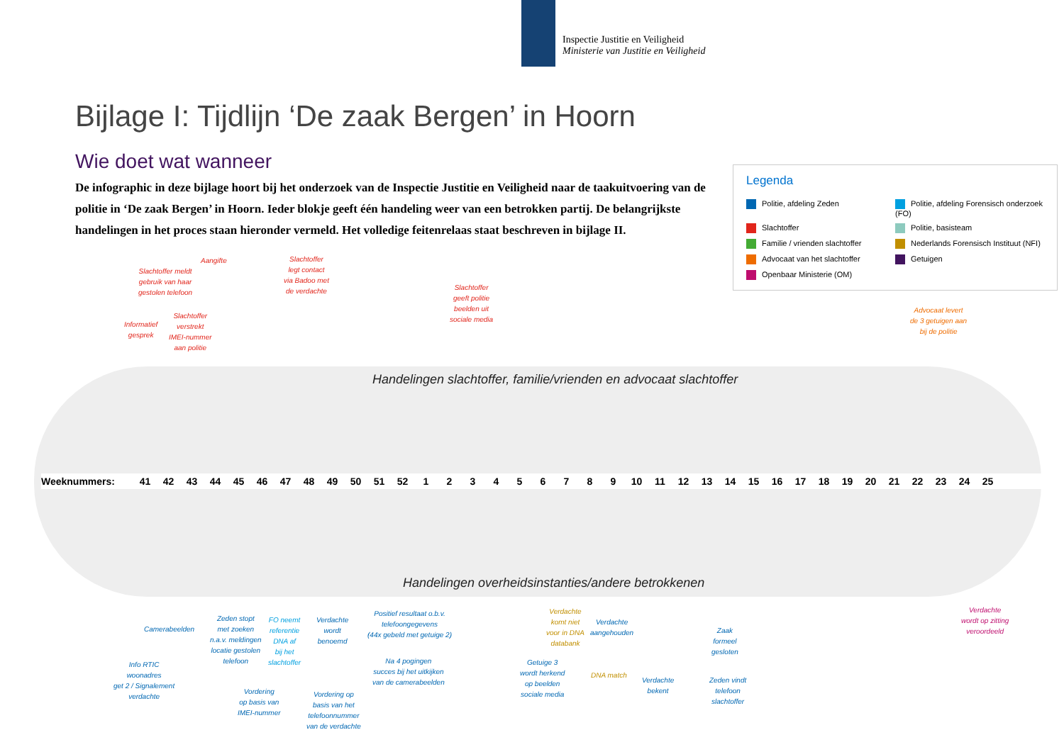Inspectie Justitie en Veiligheid
Ministerie van Justitie en Veiligheid
Bijlage I: Tijdlijn ‘De zaak Bergen’ in Hoorn
Wie doet wat wanneer
De infographic in deze bijlage hoort bij het onderzoek van de Inspectie Justitie en Veiligheid naar de taakuitvoering van de politie in ‘De zaak Bergen’ in Hoorn. Ieder blokje geeft één handeling weer van een betrokken partij. De belangrijkste handelingen in het proces staan hieronder vermeld. Het volledige feitenrelaas staat beschreven in bijlage II.
Legenda
Politie, afdeling Zeden
Politie, afdeling Forensisch onderzoek (FO)
Slachtoffer
Politie, basisteam
Familie / vrienden slachtoffer
Nederlands Forensisch Instituut (NFI)
Advocaat van het slachtoffer
Getuigen
Openbaar Ministerie (OM)
Informatief
gesprek
Slachtoffer meldt
gebruik van haar
gestolen telefoon
Slachtoffer
verstrekt
IMEI-nummer
aan politie
Aangifte
Slachtoffer
legt contact
via Badoo met
de verdachte
Slachtoffer
geeft politie
beelden uit
sociale media
Advocaat levert
de 3 getuigen aan
bij de politie
Handelingen slachtoffer, familie/vrienden en advocaat slachtoffer
Weeknummers: 41 42 43 44 45 46 47 48 49 50 51 52 123456789 10 11 12 13 14 15 16 17 18 19 20 21 22 23 24 25
Handelingen overheidsinstanties/andere betrokkenen
Info RTIC
woonadres
get 2 / Signalement
verdachte
Camerabeelden
Zeden stopt
met zoeken
n.a.v. meldingen
locatie gestolen
telefoon
Vordering
op basis van
IMEI-nummer
FO neemt
referentie
DNA af
bij het
slachtoffer
Verdachte
wordt
benoemd
Vordering op
basis van het
telefoonnummer
van de verdachte
Positief resultaat o.b.v.
telefoongegevens
(44x gebeld met getuige 2)
Na 4 pogingen
succes bij het uitkijken
van de camerabeelden
Getuige 3
wordt herkend
op beelden
sociale media
Verdachte
komt niet
voor in DNA
databank
Verdachte
aangehouden
DNA match
Verdachte
bekent
Zaak
formeel
gesloten
Zeden vindt
telefoon
slachtoffer
Verdachte
wordt op zitting
veroordeeld